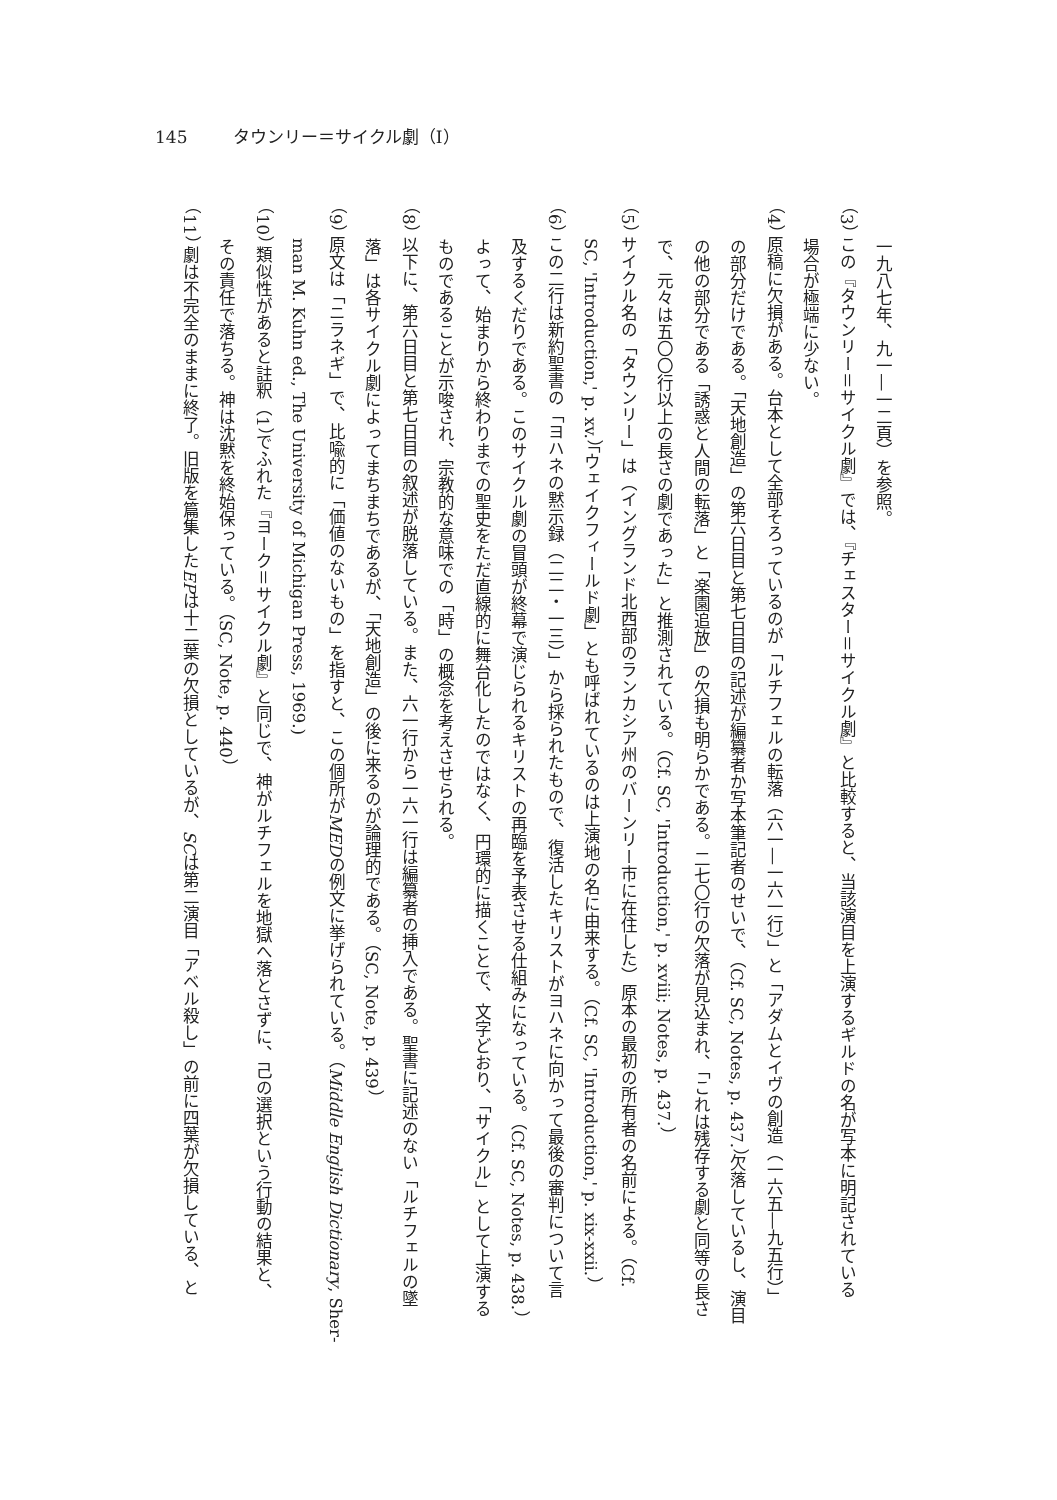145 タウンリー＝サイクル劇（I）
一九八七年、九一―一二頁）を参照。
（3） この『タウンリー＝サイクル劇』では、『チェスター＝サイクル劇』と比較すると、当該演目を上演するギルドの名が写本に明記されている
場合が極端に少ない。
（4） 原稿に欠損がある。台本として全部そろっているのが「ルチフェルの転落（六一―一六一行）」と「アダムとイヴの創造（一六五―九五行）」
の部分だけである。「天地創造」の第六日目と第七日目の記述が編纂者か写本筆記者のせいで、（Cf. SC, Notes, p. 437.）欠落しているし、演目
の他の部分である「誘惑と人間の転落」と「楽園追放」の欠損も明らかである。二七〇行の欠落が見込まれ、「これは残存する劇と同等の長さ
で、元々は五〇〇行以上の長さの劇であった」と推測されている。（Cf. SC, 'Introduction,' p. xviii; Notes, p. 437.）
（5） サイクル名の「タウンリー」は（イングランド北西部のランカシア州のバーンリー市に在住した）原本の最初の所有者の名前による。（Cf.
SC, 'Introduction,' p. xv.）「ウェイクフィールド劇」とも呼ばれているのは上演地の名に由来する。（Cf. SC, 'Introduction,' p. xix-xxii.）
（6） この二行は新約聖書の「ヨハネの黙示録（二二・一三）」から採られたもので、復活したキリストがヨハネに向かって最後の審判について言
及するくだりである。このサイクル劇の冒頭が終幕で演じられるキリストの再臨を予表させる仕組みになっている。（Cf. SC, Notes, p. 438.）
よって、始まりから終わりまでの聖史をただ直線的に舞台化したのではなく、円環的に描くことで、文字どおり、「サイクル」として上演する
ものであることが示唆され、宗教的な意味での「時」の概念を考えさせられる。
（8） 以下に、第六日目と第七日目の叙述が脱落している。また、六一行から一六一行は編纂者の挿入である。聖書に記述のない「ルチフェルの墜
落」は各サイクル劇によってまちまちであるが、「天地創造」の後に来るのが論理的である。（SC, Note, p. 439）
（9） 原文は「ニラネギ」で、比喩的に「価値のないもの」を指すと、この個所がMEDの例文に挙げられている。（Middle English Dictionary, Sher-
man M. Kuhn ed., The University of Michigan Press, 1969.)
（10） 類似性があると註釈（1）でふれた『ヨーク＝サイクル劇』と同じで、神がルチフェルを地獄へ落とさずに、己の選択という行動の結果と、
その責任で落ちる。神は沈黙を終始保っている。（SC, Note, p. 440）
（11） 劇は不完全のままに終了。旧版を篇集したEPは十二葉の欠損としているが、SCは第二演目「アベル殺し」の前に四葉が欠損している、と